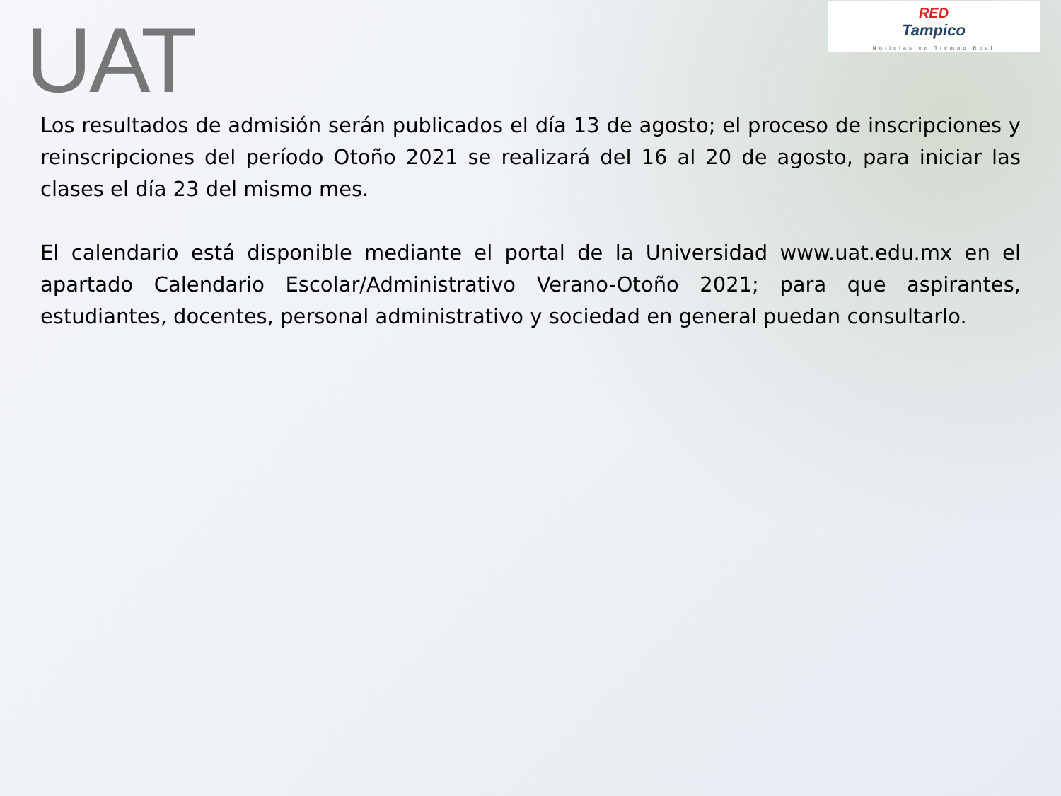UAT
RED
Tampico
Noticias en Tiempo Real
Los resultados de admisión serán publicados el día 13 de agosto; el proceso de inscripciones y reinscripciones del período Otoño 2021 se realizará del 16 al 20 de agosto, para iniciar las clases el día 23 del mismo mes.
El calendario está disponible mediante el portal de la Universidad www.uat.edu.mx en el apartado Calendario Escolar/Administrativo Verano-Otoño 2021; para que aspirantes, estudiantes, docentes, personal administrativo y sociedad en general puedan consultarlo.